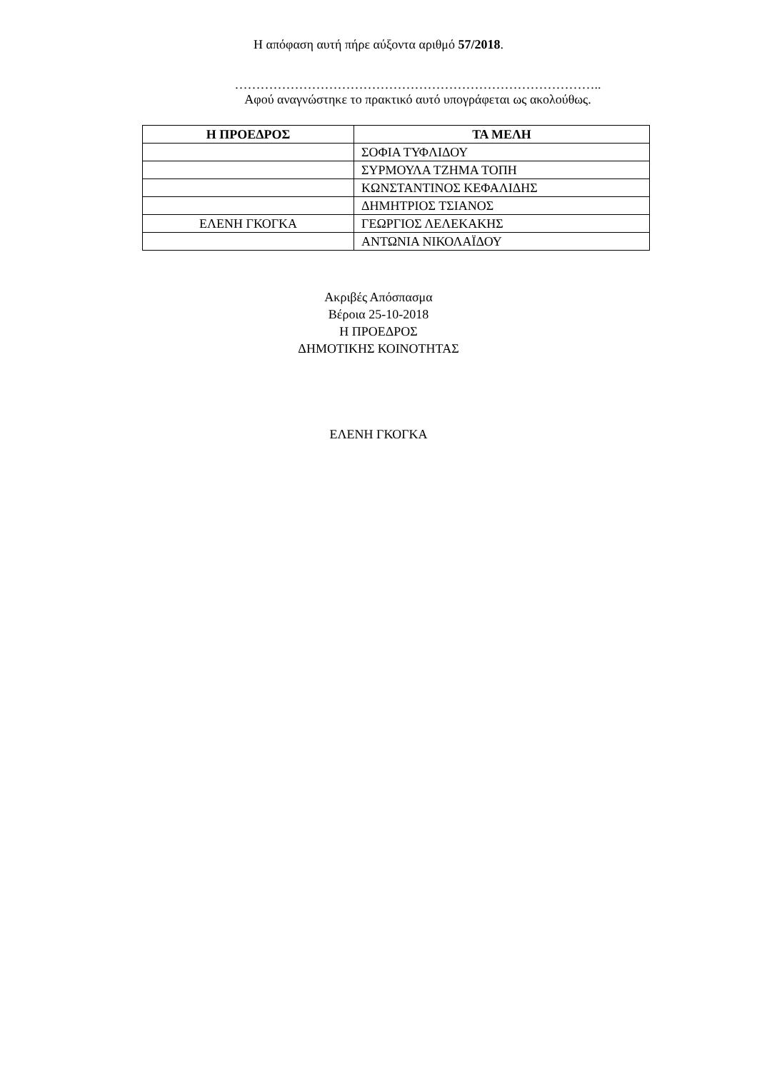Η απόφαση αυτή πήρε αύξοντα αριθμό 57/2018.
…………………………………………………………………………..
Αφού αναγνώστηκε το πρακτικό αυτό υπογράφεται ως ακολούθως.
| Η ΠΡΟΕΔΡΟΣ | ΤΑ ΜΕΛΗ |
| --- | --- |
| | ΣΟΦΙΑ ΤΥΦΛΙΔΟΥ |
| | ΣΥΡΜΟΥΛΑ ΤΖΗΜΑ ΤΟΠΗ |
| | ΚΩΝΣΤΑΝΤΙΝΟΣ ΚΕΦΑΛΙΔΗΣ |
| | ΔΗΜΗΤΡΙΟΣ ΤΣΙΑΝΟΣ |
| ΕΛΕΝΗ ΓΚΟΓΚΑ | ΓΕΩΡΓΙΟΣ ΛΕΛΕΚΑΚΗΣ |
| | ΑΝΤΩΝΙΑ ΝΙΚΟΛΑΪΔΟΥ |
Ακριβές Απόσπασμα
Βέροια 25-10-2018
Η ΠΡΟΕΔΡΟΣ
ΔΗΜΟΤΙΚΗΣ ΚΟΙΝΟΤΗΤΑΣ
ΕΛΕΝΗ ΓΚΟΓΚΑ